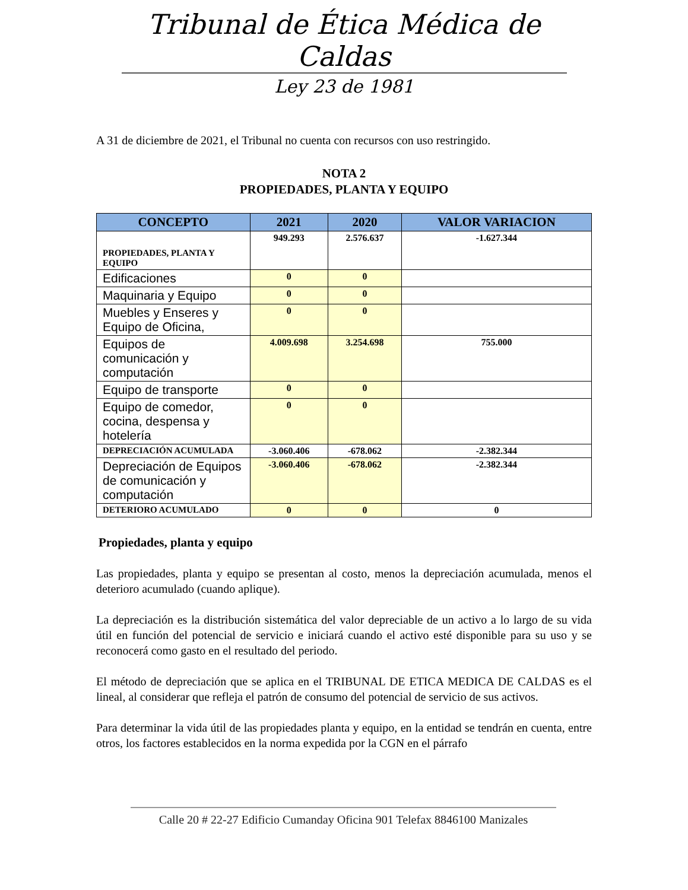Tribunal de Ética Médica de Caldas
Ley 23 de 1981
A 31 de diciembre de 2021, el Tribunal no cuenta con recursos con uso restringido.
NOTA 2
PROPIEDADES, PLANTA Y EQUIPO
| CONCEPTO | 2021 | 2020 | VALOR VARIACION |
| --- | --- | --- | --- |
| PROPIEDADES, PLANTA Y EQUIPO | 949.293 | 2.576.637 | -1.627.344 |
| Edificaciones | 0 | 0 | |
| Maquinaria y Equipo | 0 | 0 | |
| Muebles y Enseres y Equipo de Oficina, | 0 | 0 | |
| Equipos de comunicación y computación | 4.009.698 | 3.254.698 | 755.000 |
| Equipo de transporte | 0 | 0 | |
| Equipo de comedor, cocina, despensa y hotelería | 0 | 0 | |
| DEPRECIACIÓN ACUMULADA | -3.060.406 | -678.062 | -2.382.344 |
| Depreciación de Equipos de comunicación y computación | -3.060.406 | -678.062 | -2.382.344 |
| DETERIORO ACUMULADO | 0 | 0 | 0 |
Propiedades, planta y equipo
Las propiedades, planta y equipo se presentan al costo, menos la depreciación acumulada, menos el deterioro acumulado (cuando aplique).
La depreciación es la distribución sistemática del valor depreciable de un activo a lo largo de su vida útil en función del potencial de servicio e iniciará cuando el activo esté disponible para su uso y se reconocerá como gasto en el resultado del periodo.
El método de depreciación que se aplica en el TRIBUNAL DE ETICA MEDICA DE CALDAS es el lineal, al considerar que refleja el patrón de consumo del potencial de servicio de sus activos.
Para determinar la vida útil de las propiedades planta y equipo, en la entidad se tendrán en cuenta, entre otros, los factores establecidos en la norma expedida por la CGN en el párrafo
Calle 20 # 22-27 Edificio Cumanday Oficina 901 Telefax 8846100 Manizales